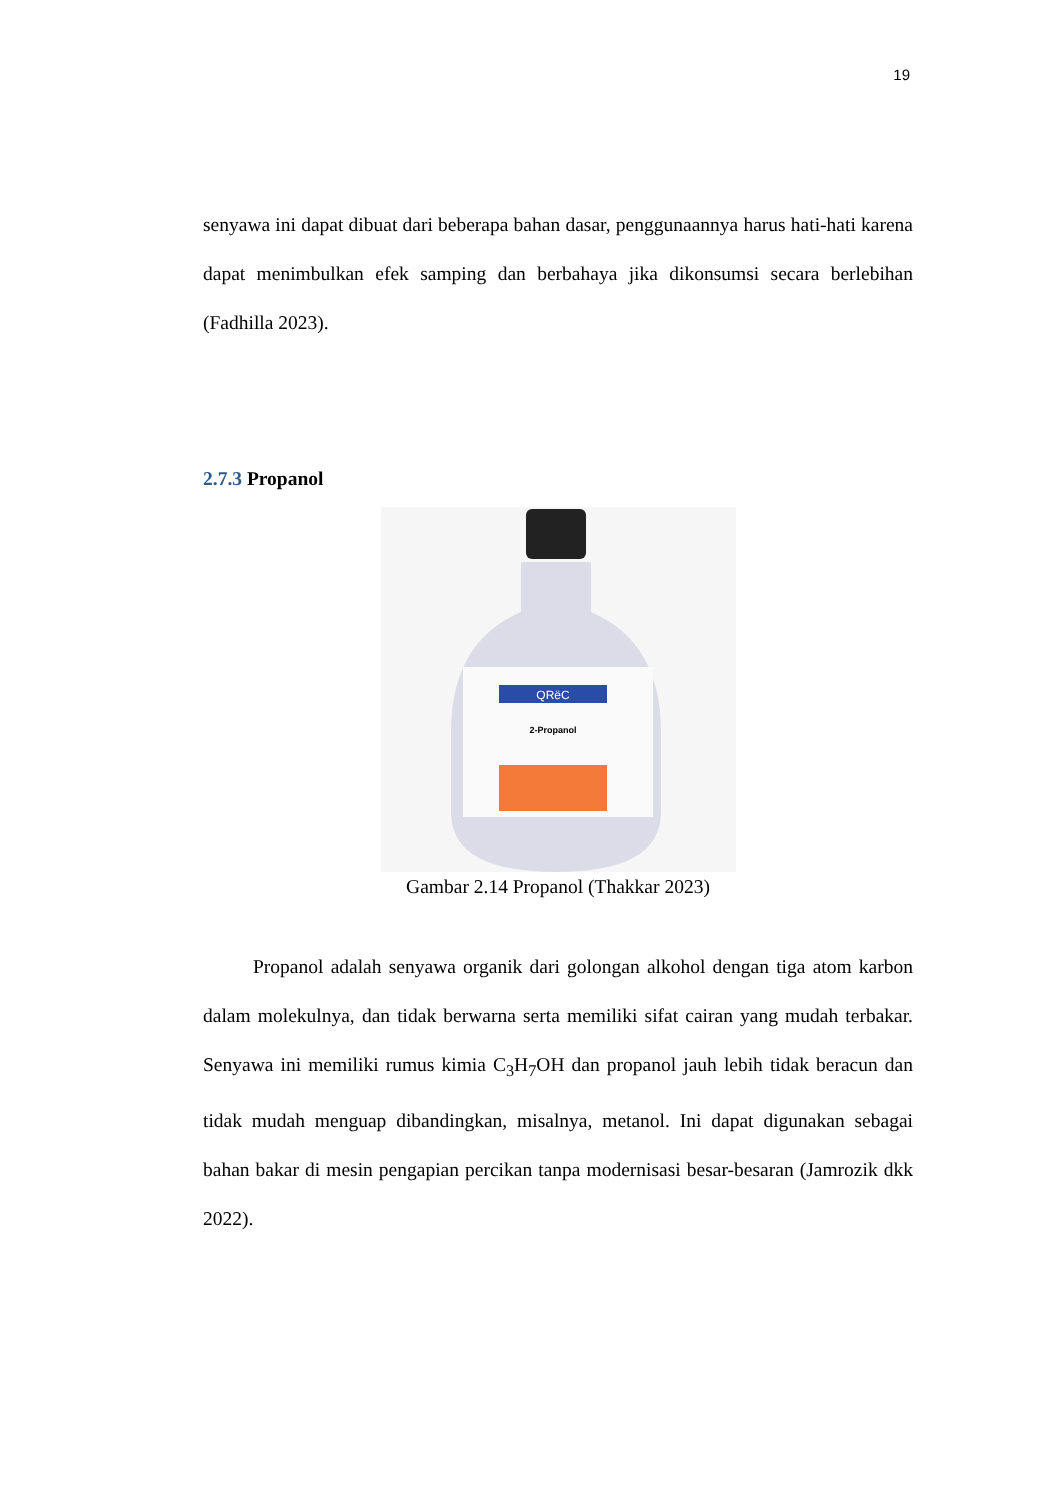19
senyawa ini dapat dibuat dari beberapa bahan dasar, penggunaannya harus hati-hati karena dapat menimbulkan efek samping dan berbahaya jika dikonsumsi secara berlebihan (Fadhilla 2023).
2.7.3 Propanol
QRëC
2-Propanol
Gambar 2.14 Propanol (Thakkar 2023)
Propanol adalah senyawa organik dari golongan alkohol dengan tiga atom karbon dalam molekulnya, dan tidak berwarna serta memiliki sifat cairan yang mudah terbakar. Senyawa ini memiliki rumus kimia C<sub>3</sub>H<sub>7</sub>OH dan propanol jauh lebih tidak beracun dan tidak mudah menguap dibandingkan, misalnya, metanol. Ini dapat digunakan sebagai bahan bakar di mesin pengapian percikan tanpa modernisasi besar-besaran (Jamrozik dkk 2022).